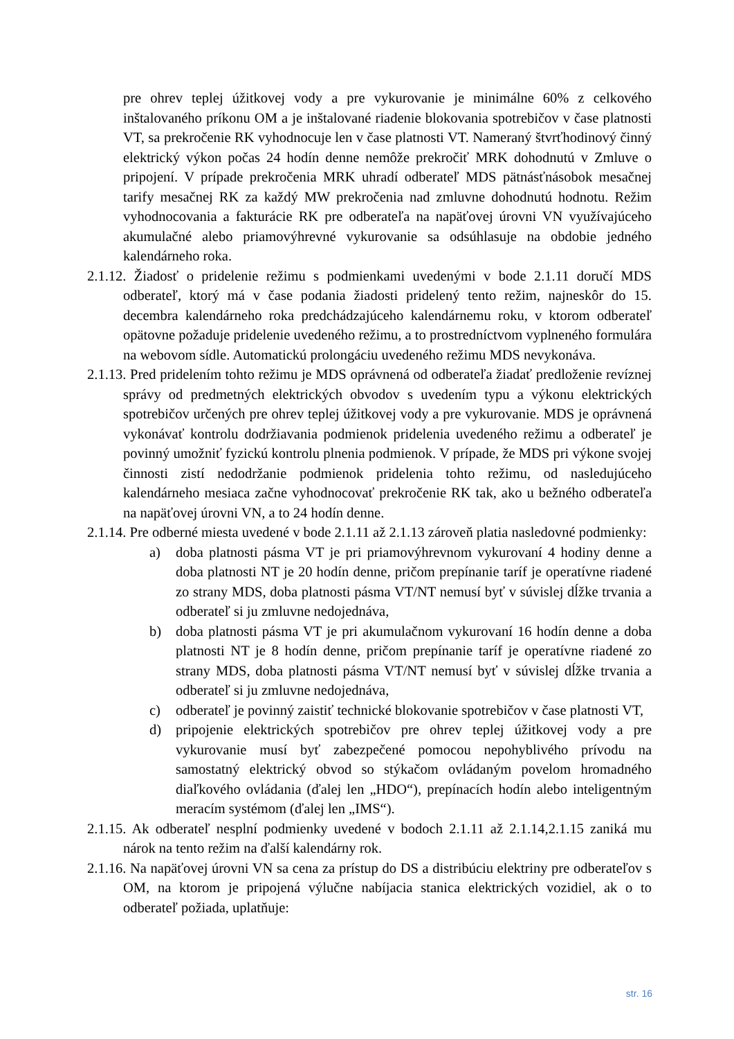pre ohrev teplej úžitkovej vody a pre vykurovanie je minimálne 60% z celkového inštalovaného príkonu OM a je inštalované riadenie blokovania spotrebičov v čase platnosti VT, sa prekročenie RK vyhodnocuje len v čase platnosti VT. Nameraný štvrťhodinový činný elektrický výkon počas 24 hodín denne nemôže prekročiť MRK dohodnutú v Zmluve o pripojení. V prípade prekročenia MRK uhradí odberateľ MDS pätnásťnásobok mesačnej tarify mesačnej RK za každý MW prekročenia nad zmluvne dohodnutú hodnotu. Režim vyhodnocovania a fakturácie RK pre odberateľa na napäťovej úrovni VN využívajúceho akumulačné alebo priamovýhrevné vykurovanie sa odsúhlasuje na obdobie jedného kalendárneho roka.
2.1.12. Žiadosť o pridelenie režimu s podmienkami uvedenými v bode 2.1.11 doručí MDS odberateľ, ktorý má v čase podania žiadosti pridelený tento režim, najneskôr do 15. decembra kalendárneho roka predchádzajúceho kalendárnemu roku, v ktorom odberateľ opätovne požaduje pridelenie uvedeného režimu, a to prostredníctvom vyplneného formulára na webovom sídle. Automatickú prolongáciu uvedeného režimu MDS nevykonáva.
2.1.13. Pred pridelením tohto režimu je MDS oprávnená od odberateľa žiadať predloženie revíznej správy od predmetných elektrických obvodov s uvedením typu a výkonu elektrických spotrebičov určených pre ohrev teplej úžitkovej vody a pre vykurovanie. MDS je oprávnená vykonávať kontrolu dodržiavania podmienok pridelenia uvedeného režimu a odberateľ je povinný umožniť fyzickú kontrolu plnenia podmienok. V prípade, že MDS pri výkone svojej činnosti zistí nedodržanie podmienok pridelenia tohto režimu, od nasledujúceho kalendárneho mesiaca začne vyhodnocovať prekročenie RK tak, ako u bežného odberateľa na napäťovej úrovni VN, a to 24 hodín denne.
2.1.14. Pre odberné miesta uvedené v bode 2.1.11 až 2.1.13 zároveň platia nasledovné podmienky:
a) doba platnosti pásma VT je pri priamovýhrevnom vykurovaní 4 hodiny denne a doba platnosti NT je 20 hodín denne, pričom prepínanie taríf je operatívne riadené zo strany MDS, doba platnosti pásma VT/NT nemusí byť v súvislej dĺžke trvania a odberateľ si ju zmluvne nedojednáva,
b) doba platnosti pásma VT je pri akumulačnom vykurovaní 16 hodín denne a doba platnosti NT je 8 hodín denne, pričom prepínanie taríf je operatívne riadené zo strany MDS, doba platnosti pásma VT/NT nemusí byť v súvislej dĺžke trvania a odberateľ si ju zmluvne nedojednáva,
c) odberateľ je povinný zaistiť technické blokovanie spotrebičov v čase platnosti VT,
d) pripojenie elektrických spotrebičov pre ohrev teplej úžitkovej vody a pre vykurovanie musí byť zabezpečené pomocou nepohyblivého prívodu na samostatný elektrický obvod so stýkačom ovládaným povelom hromadného diaľkového ovládania (ďalej len „HDO“), prepínacích hodín alebo inteligentným meracím systémom (ďalej len „IMS“).
2.1.15. Ak odberateľ nesplní podmienky uvedené v bodoch 2.1.11 až 2.1.14,2.1.15 zaniká mu nárok na tento režim na ďalší kalendárny rok.
2.1.16. Na napäťovej úrovni VN sa cena za prístup do DS a distribúciu elektriny pre odberateľov s OM, na ktorom je pripojená výlučne nabíjacia stanica elektrických vozidiel, ak o to odberateľ požiada, uplatňuje:
str. 16